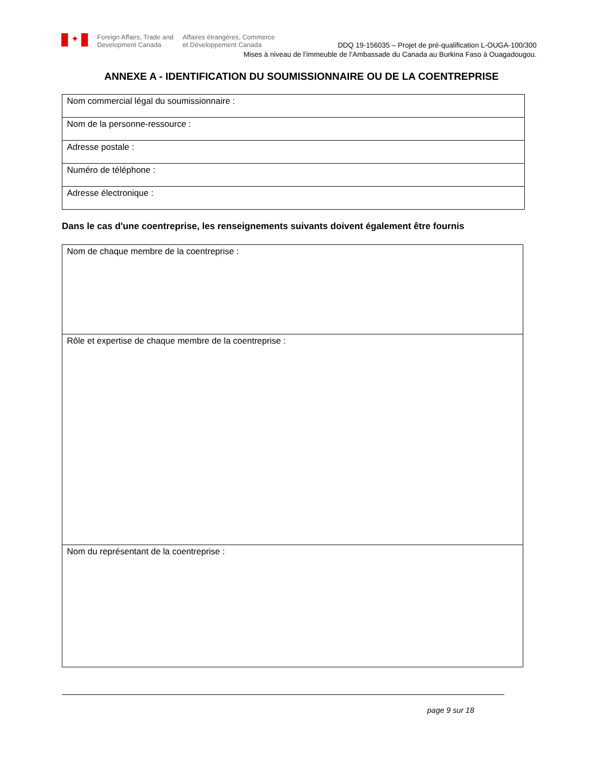✦
Foreign Affairs, Trade and
Development Canada
Affaires étrangères, Commerce
et Développement Canada
DDQ 19-156035 – Projet de pré-qualification L-OUGA-100/300
Mises à niveau de l’immeuble de l’Ambassade du Canada au Burkina Faso à Ouagadougou.
ANNEXE A - IDENTIFICATION DU SOUMISSIONNAIRE OU DE LA COENTREPRISE
| Nom commercial légal du soumissionnaire : |
| Nom de la personne-ressource : |
| Adresse postale : |
| Numéro de téléphone : |
| Adresse électronique : |
Dans le cas d'une coentreprise, les renseignements suivants doivent également être fournis
| Nom de chaque membre de la coentreprise : |
| Rôle et expertise de chaque membre de la coentreprise : |
| Nom du représentant de la coentreprise : |
page 9 sur 18